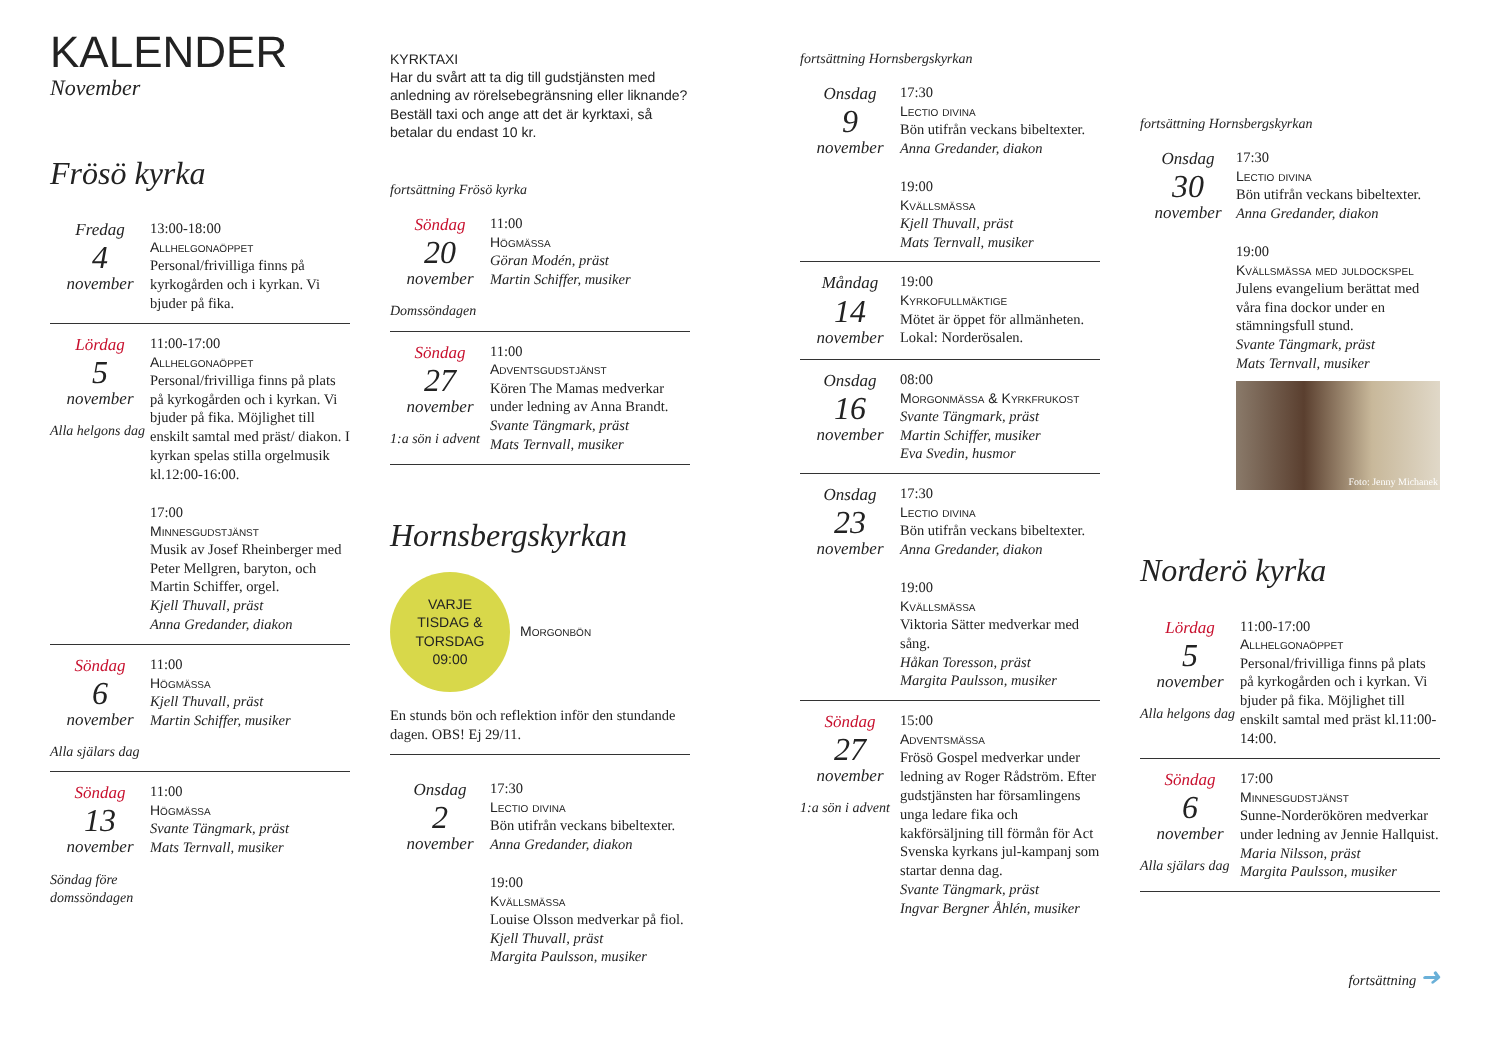KALENDER
November
Frösö kyrka
Fredag
4
november
13:00-18:00
Allhelgonaöppet
Personal/frivilliga finns på kyrkogården och i kyrkan. Vi bjuder på fika.
Lördag
5
november
Alla helgons dag
11:00-17:00
Allhelgonaöppet
Personal/frivilliga finns på plats på kyrkogården och i kyrkan. Vi bjuder på fika. Möjlighet till enskilt samtal med präst/ diakon. I kyrkan spelas stilla orgelmusik kl.12:00-16:00.
17:00
Minnesgudstjänst
Musik av Josef Rheinberger med Peter Mellgren, baryton, och Martin Schiffer, orgel.
Kjell Thuvall, präst
Anna Gredander, diakon
Söndag
6
november
Alla själars dag
11:00
Högmässa
Kjell Thuvall, präst
Martin Schiffer, musiker
Söndag
13
november
Söndag före domssöndagen
11:00
Högmässa
Svante Tängmark, präst
Mats Ternvall, musiker
KYRKTAXI
Har du svårt att ta dig till gudstjänsten med anledning av rörelsebegränsning eller liknande? Beställ taxi och ange att det är kyrktaxi, så betalar du endast 10 kr.
fortsättning Frösö kyrka
Söndag
20
november
Domssöndagen
11:00
Högmässa
Göran Modén, präst
Martin Schiffer, musiker
Söndag
27
november
1:a sön i advent
11:00
Adventsgudstjänst
Kören The Mamas medverkar under ledning av Anna Brandt.
Svante Tängmark, präst
Mats Ternvall, musiker
Hornsbergskyrkan
VARJE
TISDAG &
TORSDAG
09:00
Morgonbön
En stunds bön och reflektion inför den stundande dagen. OBS! Ej 29/11.
Onsdag
2
november
17:30
Lectio divina
Bön utifrån veckans bibeltexter.
Anna Gredander, diakon
19:00
Kvällsmässa
Louise Olsson medverkar på fiol.
Kjell Thuvall, präst
Margita Paulsson, musiker
fortsättning Hornsbergskyrkan
Onsdag
9
november
17:30
Lectio divina
Bön utifrån veckans bibeltexter.
Anna Gredander, diakon
19:00
Kvällsmässa
Kjell Thuvall, präst
Mats Ternvall, musiker
Måndag
14
november
19:00
Kyrkofullmäktige
Mötet är öppet för allmänheten. Lokal: Norderösalen.
Onsdag
16
november
08:00
Morgonmässa & Kyrkfrukost
Svante Tängmark, präst
Martin Schiffer, musiker
Eva Svedin, husmor
Onsdag
23
november
17:30
Lectio divina
Bön utifrån veckans bibeltexter.
Anna Gredander, diakon
19:00
Kvällsmässa
Viktoria Sätter medverkar med sång.
Håkan Toresson, präst
Margita Paulsson, musiker
Söndag
27
november
1:a sön i advent
15:00
Adventsmässa
Frösö Gospel medverkar under ledning av Roger Rådström. Efter gudstjänsten har församlingens unga ledare fika och kakförsäljning till förmån för Act Svenska kyrkans jul-kampanj som startar denna dag.
Svante Tängmark, präst
Ingvar Bergner Åhlén, musiker
fortsättning Hornsbergskyrkan
Onsdag
30
november
17:30
Lectio divina
Bön utifrån veckans bibeltexter.
Anna Gredander, diakon
19:00
Kvällsmässa med juldockspel
Julens evangelium berättat med våra fina dockor under en stämningsfull stund.
Svante Tängmark, präst
Mats Ternvall, musiker
Foto: Jenny Michanek
Norderö kyrka
Lördag
5
november
Alla helgons dag
11:00-17:00
Allhelgonaöppet
Personal/frivilliga finns på plats på kyrkogården och i kyrkan. Vi bjuder på fika. Möjlighet till enskilt samtal med präst kl.11:00-14:00.
Söndag
6
november
Alla själars dag
17:00
Minnesgudstjänst
Sunne-Norderökören medverkar under ledning av Jennie Hallquist.
Maria Nilsson, präst
Margita Paulsson, musiker
fortsättning ➜